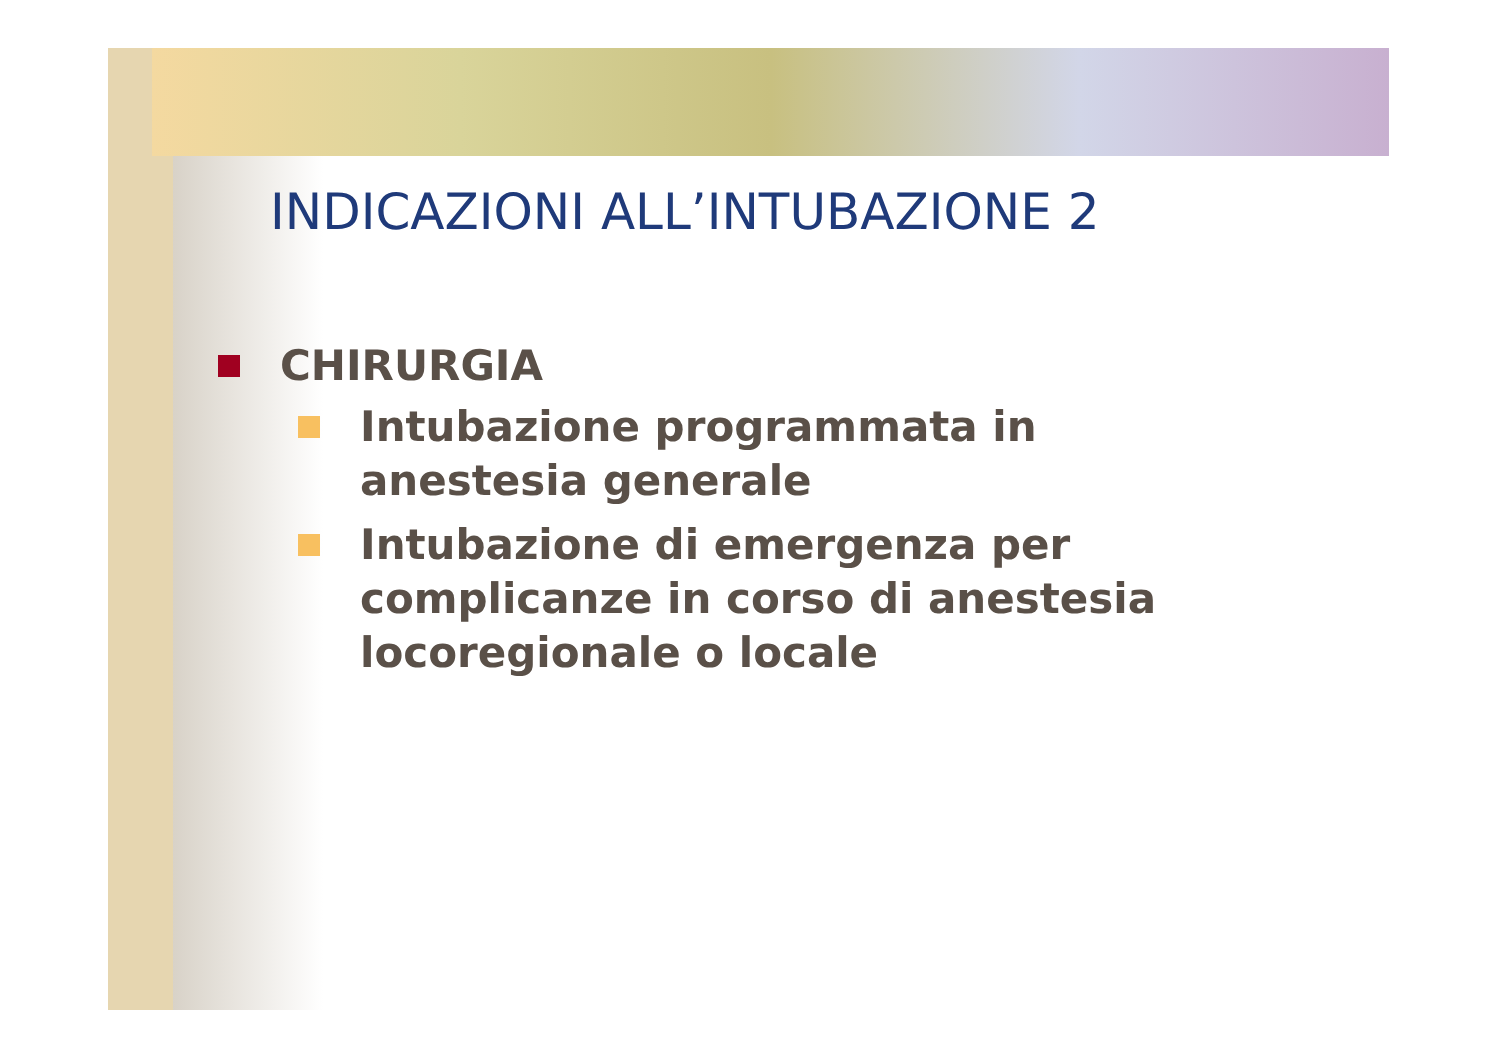INDICAZIONI ALL’INTUBAZIONE 2
CHIRURGIA
Intubazione programmata in anestesia generale
Intubazione di emergenza per complicanze in corso di anestesia locoregionale o locale